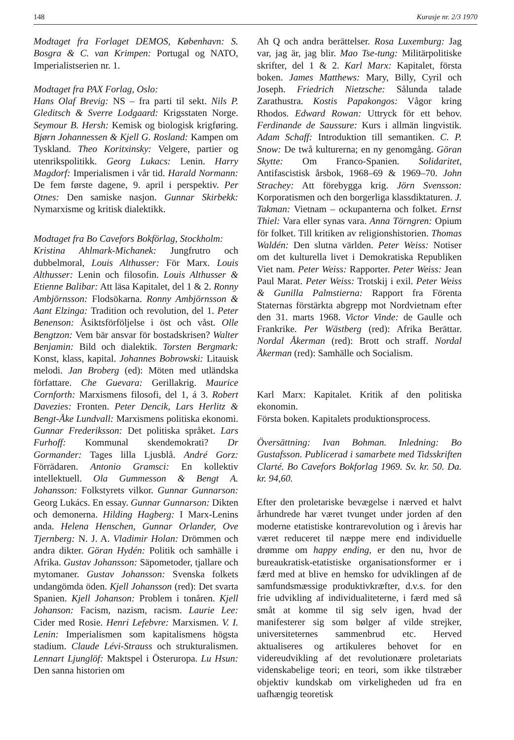148 Kurasje nr. 2/3 1970
Modtaget fra Forlaget DEMOS, København: S. Bosgra & C. van Krimpen: Portugal og NATO, Imperialistserien nr. 1.
Modtaget fra PAX Forlag, Oslo:
Hans Olaf Brevig: NS – fra parti til sekt. Nils P. Gleditsch & Sverre Lodgaard: Krigsstaten Norge. Seymour B. Hersh: Kemisk og biologisk krigføring. Bjørn Johannessen & Kjell G. Rosland: Kampen om Tyskland. Theo Koritxinsky: Velgere, partier og utenrikspolitikk. Georg Lukacs: Lenin. Harry Magdorf: Imperialismen i vår tid. Harald Normann: De fem første dagene, 9. april i perspektiv. Per Otnes: Den samiske nasjon. Gunnar Skirbekk: Nymarxisme og kritisk dialektikk.
Modtaget fra Bo Cavefors Bokförlag, Stockholm:
Kristina Ahlmark-Michanek: Jungfrutro och dubbelmoral, Louis Althusser: För Marx. Louis Althusser: Lenin och filosofin. Louis Althusser & Etienne Balibar: Att läsa Kapitalet, del 1 & 2. Ronny Ambjörnsson: Flodsökarna. Ronny Ambjörnsson & Aant Elzinga: Tradition och revolution, del 1. Peter Benenson: Åsiktsförföljelse i öst och våst. Olle Bengtzon: Vem bär ansvar för bostadskrisen? Walter Benjamin: Bild och dialektik. Torsten Bergmark: Konst, klass, kapital. Johannes Bobrowski: Litauisk melodi. Jan Broberg (ed): Möten med utländska författare. Che Guevara: Gerillakrig. Maurice Cornforth: Marxismens filosofi, del 1, á 3. Robert Davezies: Fronten. Peter Dencik, Lars Herlitz & Bengt-Åke Lundvall: Marxismens politiska ekonomi. Gunnar Frederiksson: Det politiska språket. Lars Furhoff: Kommunal skendemokrati? Dr Gormander: Tages lilla Ljusblå. André Gorz: Förrädaren. Antonio Gramsci: En kollektiv intellektuell. Ola Gummesson & Bengt A. Johansson: Folkstyrets vilkor. Gunnar Gunnarson: Georg Lukács. En essay. Gunnar Gunnarson: Dikten och demonerna. Hilding Hagberg: I Marx-Lenins anda. Helena Henschen, Gunnar Orlander, Ove Tjernberg: N. J. A. Vladimir Holan: Drömmen och andra dikter. Göran Hydén: Politik och samhälle i Afrika. Gustav Johansson: Säpometoder, tjallare och mytomaner. Gustav Johansson: Svenska folkets undangömda öden. Kjell Johansson (red): Det svarta Spanien. Kjell Johanson: Problem i tonåren. Kjell Johanson: Facism, nazism, racism. Laurie Lee: Cider med Rosie. Henri Lefebvre: Marxismen. V. I. Lenin: Imperialismen som kapitalismens högsta stadium. Claude Lévi-Strauss och strukturalismen. Lennart Ljunglöf: Maktspel i Österuropa. Lu Hsun: Den sanna historien om
Ah Q och andra berättelser. Rosa Luxemburg: Jag var, jag är, jag blir. Mao Tse-tung: Militärpolitiske skrifter, del 1 & 2. Karl Marx: Kapitalet, första boken. James Matthews: Mary, Billy, Cyril och Joseph. Friedrich Nietzsche: Sålunda talade Zarathustra. Kostis Papakongos: Vågor kring Rhodos. Edward Rowan: Uttryck för ett behov. Ferdinande de Saussure: Kurs i allmän lingvistik. Adam Schaff: Introduktion till semantiken. C. P. Snow: De twå kulturerna; en ny genomgång. Göran Skytte: Om Franco-Spanien. Solidaritet, Antifascistisk årsbok, 1968–69 & 1969–70. John Strachey: Att förebygga krig. Jörn Svensson: Korporatismen och den borgerliga klassdiktaturen. J. Takman: Vietnam – ockupanterna och folket. Ernst Thiel: Vara eller synas vara. Anna Törngren: Opium för folket. Till kritiken av religionshistorien. Thomas Waldén: Den slutna världen. Peter Weiss: Notiser om det kulturella livet i Demokratiska Republiken Viet nam. Peter Weiss: Rapporter. Peter Weiss: Jean Paul Marat. Peter Weiss: Trotskij i exil. Peter Weiss & Gunilla Palmstierna: Rapport fra Förenta Staternas förstärkta abgrepp mot Nordvietnam efter den 31. marts 1968. Victor Vinde: de Gaulle och Frankrike. Per Wästberg (red): Afrika Berättar. Nordal Åkerman (red): Brott och straff. Nordal Åkerman (red): Samhälle och Socialism.
Karl Marx: Kapitalet. Kritik af den politiska ekonomin.
Första boken. Kapitalets produktionsprocess.
Översättning: Ivan Bohman. Inledning: Bo Gustafsson. Publicerad i samarbete med Tidsskriften Clarté. Bo Cavefors Bokforlag 1969. Sv. kr. 50. Da. kr. 94,60.
Efter den proletariske bevægelse i nærved et halvt århundrede har været tvunget under jorden af den moderne etatistiske kontrarevolution og i årevis har været reduceret til næppe mere end individuelle drømme om happy ending, er den nu, hvor de bureaukratisk-etatistiske organisationsformer er i færd med at blive en hemsko for udviklingen af de samfundsmæssige produktivkræfter, d.v.s. for den frie udvikling af individualiteterne, i færd med så småt at komme til sig selv igen, hvad der manifesterer sig som bølger af vilde strejker, universiteternes sammenbrud etc. Herved aktualiseres og artikuleres behovet for en videreudvikling af det revolutionære proletariats videnskabelige teori; en teori, som ikke tilstræber objektiv kundskab om virkeligheden ud fra en uafhængig teoretisk